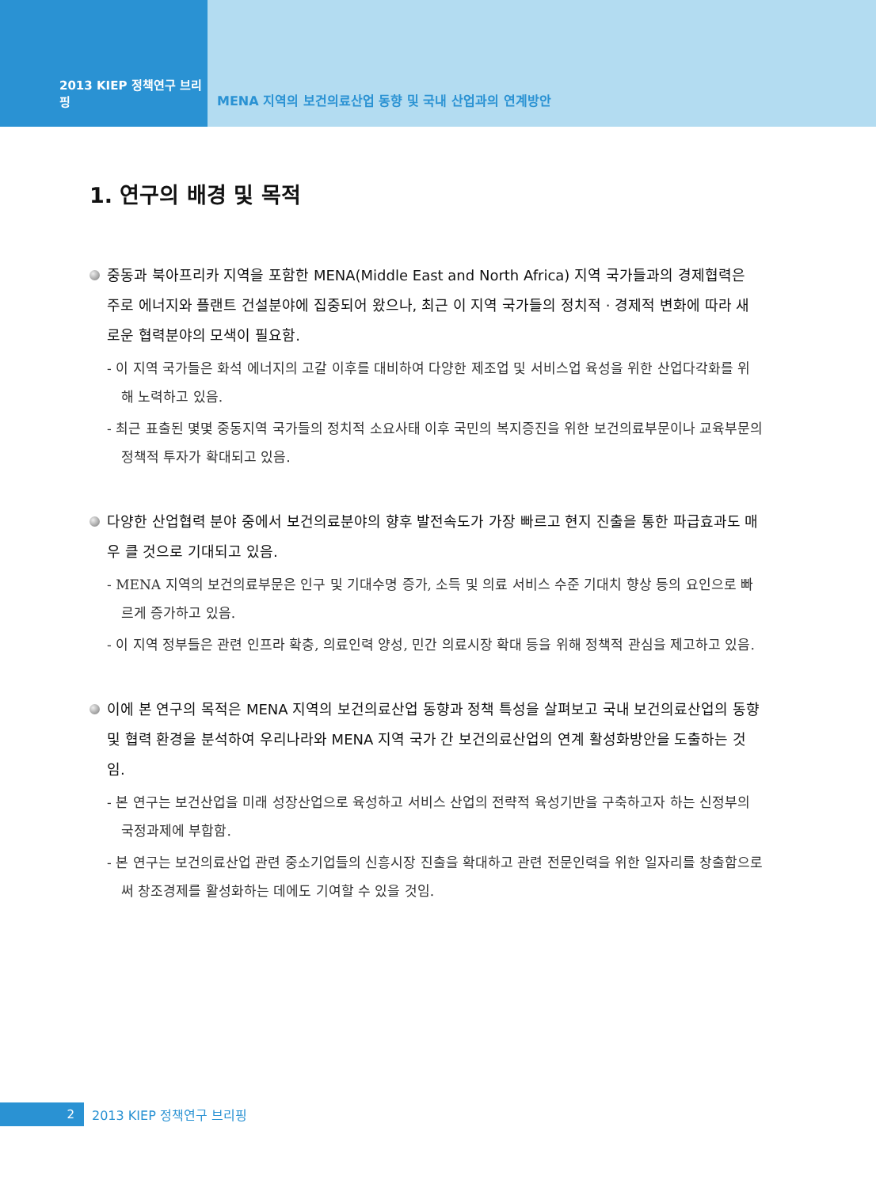2013 KIEP 정책연구 브리핑 MENA 지역의 보건의료산업 동향 및 국내 산업과의 연계방안
1. 연구의 배경 및 목적
중동과 북아프리카 지역을 포함한 MENA(Middle East and North Africa) 지역 국가들과의 경제협력은 주로 에너지와 플랜트 건설분야에 집중되어 왔으나, 최근 이 지역 국가들의 정치적 · 경제적 변화에 따라 새로운 협력분야의 모색이 필요함.
- 이 지역 국가들은 화석 에너지의 고갈 이후를 대비하여 다양한 제조업 및 서비스업 육성을 위한 산업다각화를 위해 노력하고 있음.
- 최근 표출된 몇몇 중동지역 국가들의 정치적 소요사태 이후 국민의 복지증진을 위한 보건의료부문이나 교육부문의 정책적 투자가 확대되고 있음.
다양한 산업협력 분야 중에서 보건의료분야의 향후 발전속도가 가장 빠르고 현지 진출을 통한 파급효과도 매우 클 것으로 기대되고 있음.
- MENA 지역의 보건의료부문은 인구 및 기대수명 증가, 소득 및 의료 서비스 수준 기대치 향상 등의 요인으로 빠르게 증가하고 있음.
- 이 지역 정부들은 관련 인프라 확충, 의료인력 양성, 민간 의료시장 확대 등을 위해 정책적 관심을 제고하고 있음.
이에 본 연구의 목적은 MENA 지역의 보건의료산업 동향과 정책 특성을 살펴보고 국내 보건의료산업의 동향 및 협력 환경을 분석하여 우리나라와 MENA 지역 국가 간 보건의료산업의 연계 활성화방안을 도출하는 것임.
- 본 연구는 보건산업을 미래 성장산업으로 육성하고 서비스 산업의 전략적 육성기반을 구축하고자 하는 신정부의 국정과제에 부합함.
- 본 연구는 보건의료산업 관련 중소기업들의 신흥시장 진출을 확대하고 관련 전문인력을 위한 일자리를 창출함으로써 창조경제를 활성화하는 데에도 기여할 수 있을 것임.
2
2013 KIEP 정책연구 브리핑